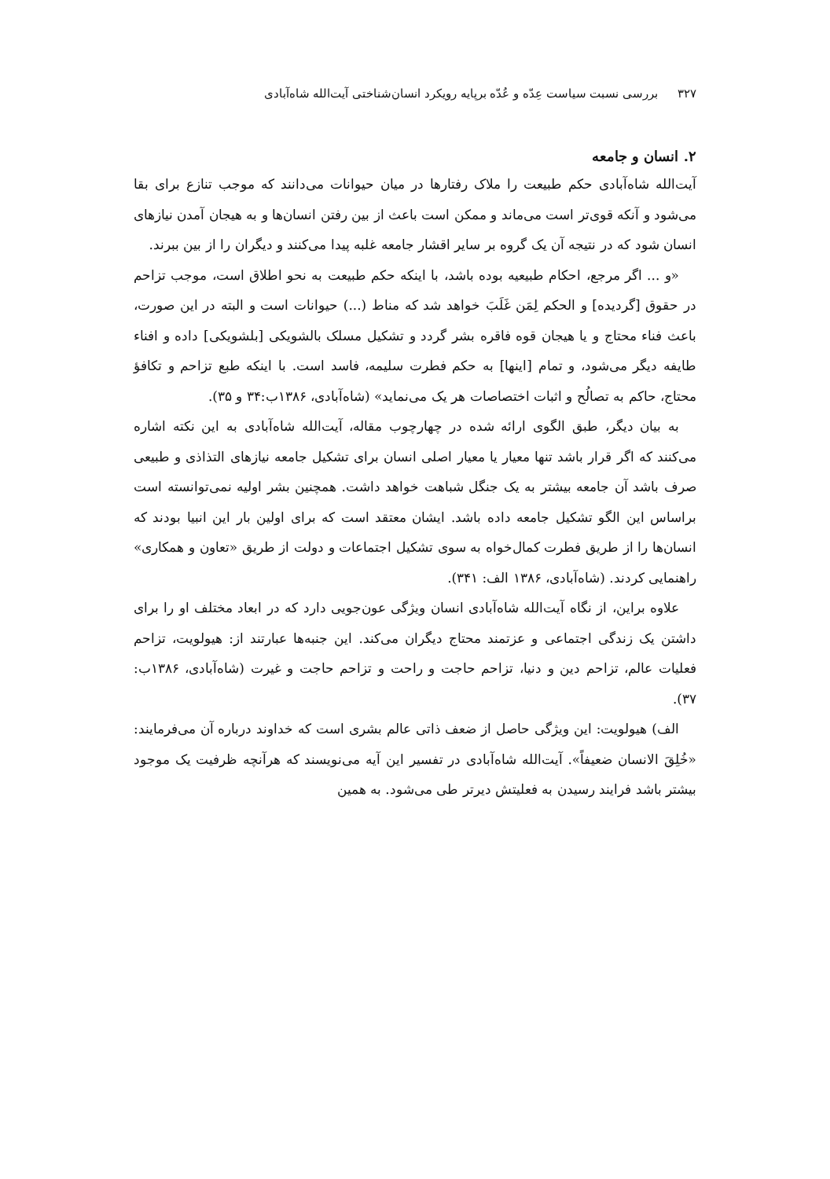۳۲۷ بررسی نسبت سیاست عِدّه و عُدّه برپایه رویکرد انسان‌شناختی آیت‌الله شاه‌آبادی
۲. انسان و جامعه
آیت‌الله شاه‌آبادی حکم طبیعت را ملاک رفتارها در میان حیوانات می‌دانند که موجب تنازع برای بقا می‌شود و آنکه قوی‌تر است می‌ماند و ممکن است باعث از بین رفتن انسان‌ها و به هیجان آمدن نیازهای انسان شود که در نتیجه آن یک گروه بر سایر اقشار جامعه غلبه پیدا می‌کنند و دیگران را از بین ببرند.
«و ... اگر مرجع، احکام طبیعیه بوده باشد، با اینکه حکم طبیعت به نحو اطلاق است، موجب تزاحم در حقوق [گردیده] و الحکم لِمَن غَلَبَ خواهد شد که مناط (...) حیوانات است و البته در این صورت، باعث فناء محتاج و یا هیجان قوه فاقره بشر گردد و تشکیل مسلک بالشویکی [بلشویکی] داده و افناء طایفه دیگر می‌شود، و تمام [اینها] به حکم فطرت سلیمه، فاسد است. با اینکه طبع تزاحم و تکافؤ محتاج، حاکم به تصالُح و اثبات اختصاصات هر یک می‌نماید» (شاه‌آبادی، ۱۳۸۶ب:۳۴ و ۳۵).
به بیان دیگر، طبق الگوی ارائه شده در چهارچوب مقاله، آیت‌الله شاه‌آبادی به این نکته اشاره می‌کنند که اگر قرار باشد تنها معیار یا معیار اصلی انسان برای تشکیل جامعه نیازهای التذاذی و طبیعی صرف باشد آن جامعه بیشتر به یک جنگل شباهت خواهد داشت. همچنین بشر اولیه نمی‌توانسته است براساس این الگو تشکیل جامعه داده باشد. ایشان معتقد است که برای اولین بار این انبیا بودند که انسان‌ها را از طریق فطرت کمال‌خواه به سوی تشکیل اجتماعات و دولت از طریق «تعاون و همکاری» راهنمایی کردند. (شاه‌آبادی، ۱۳۸۶ الف: ۳۴۱).
علاوه براین، از نگاه آیت‌الله شاه‌آبادی انسان ویژگی عون‌جویی دارد که در ابعاد مختلف او را برای داشتن یک زندگی اجتماعی و عزتمند محتاج دیگران می‌کند. این جنبه‌ها عبارتند از: هیولویت، تزاحم فعلیات عالم، تزاحم دین و دنیا، تزاحم حاجت و راحت و تزاحم حاجت و غیرت (شاه‌آبادی، ۱۳۸۶ب: ۳۷).
الف) هیولویت: این ویژگی حاصل از ضعف ذاتی عالم بشری است که خداوند درباره آن می‌فرمایند: «خُلِقَ الانسان ضعیفاً». آیت‌الله شاه‌آبادی در تفسیر این آیه می‌نویسند که هرآنچه ظرفیت یک موجود بیشتر باشد فرایند رسیدن به فعلیتش دیرتر طی می‌شود. به همین